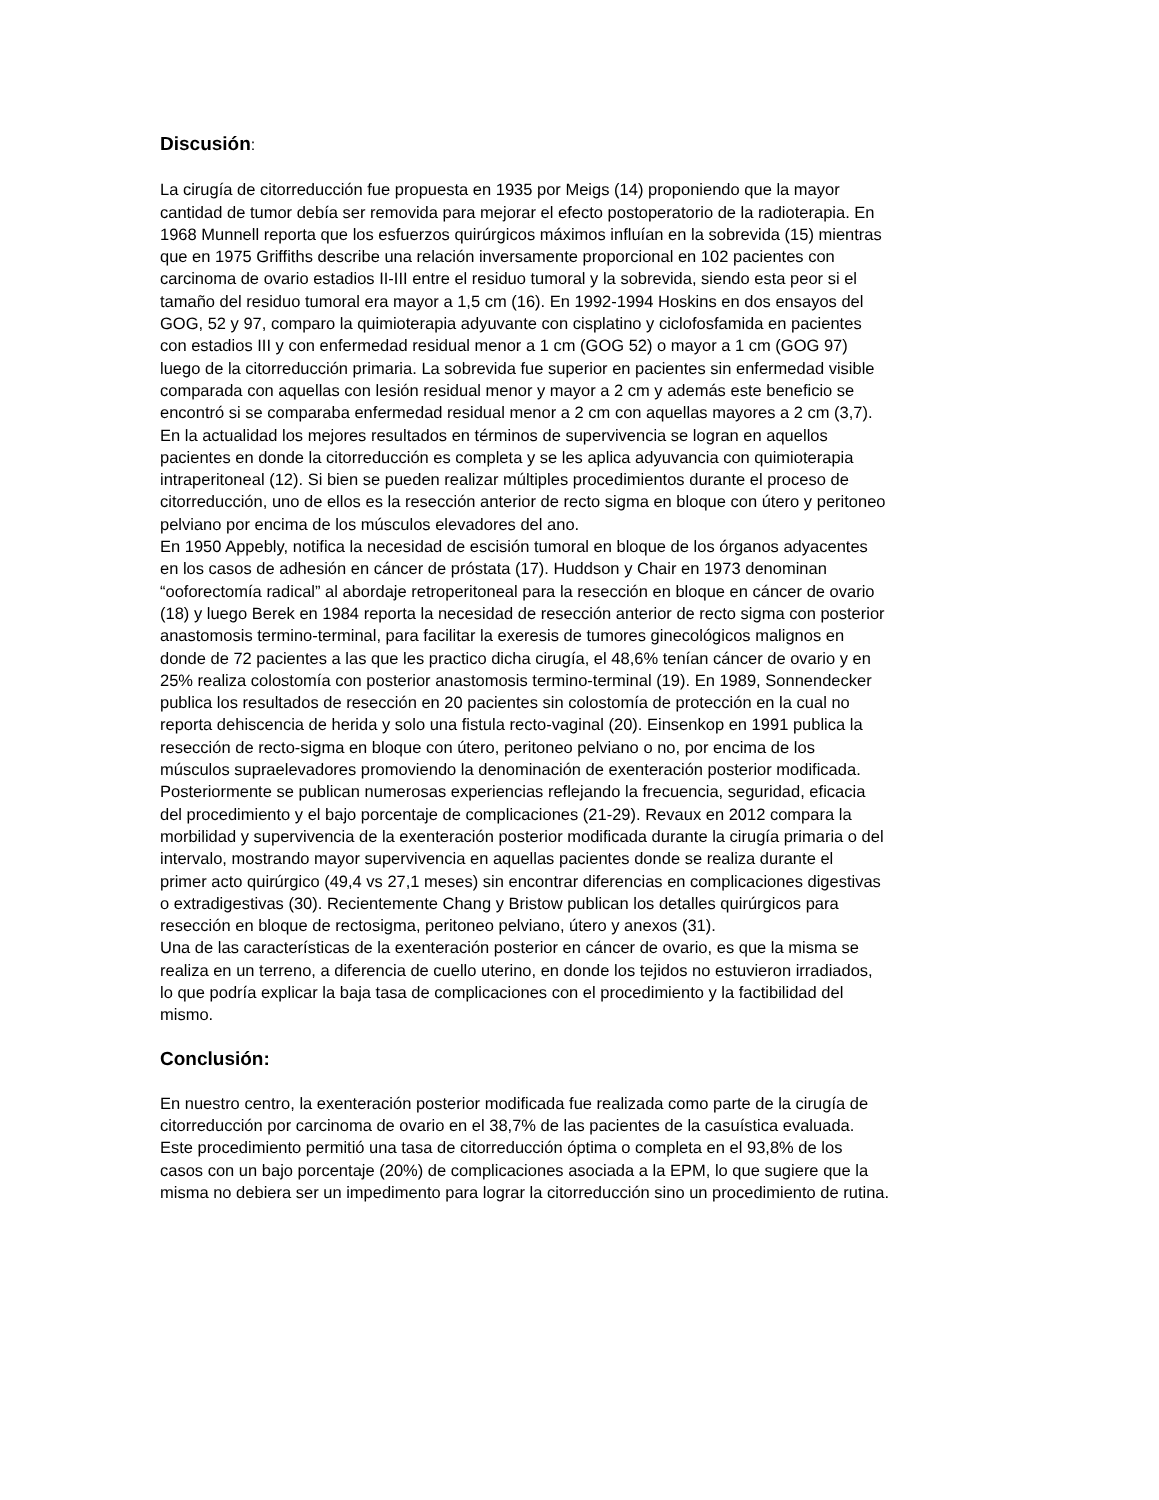Discusión:
La cirugía de citorreducción fue propuesta en 1935 por Meigs (14) proponiendo que la mayor cantidad de tumor debía ser removida para mejorar el efecto postoperatorio de la radioterapia. En 1968 Munnell reporta que los esfuerzos quirúrgicos máximos influían en la sobrevida (15) mientras que en 1975 Griffiths describe una relación inversamente proporcional en 102 pacientes con carcinoma de ovario estadios II-III entre el residuo tumoral y la sobrevida, siendo esta peor si el tamaño del residuo tumoral era mayor a 1,5 cm (16). En 1992-1994 Hoskins en dos ensayos del GOG, 52 y 97, comparo la quimioterapia adyuvante con cisplatino y ciclofosfamida en pacientes con estadios III y con enfermedad residual menor a 1 cm (GOG 52) o mayor a 1 cm (GOG 97) luego de la citorreducción primaria. La sobrevida fue superior en pacientes sin enfermedad visible comparada con aquellas con lesión residual menor y mayor a 2 cm y además este beneficio se encontró si se comparaba enfermedad residual menor a 2 cm con aquellas mayores a 2 cm (3,7). En la actualidad los mejores resultados en términos de supervivencia se logran en aquellos pacientes en donde la citorreducción es completa y se les aplica adyuvancia con quimioterapia intraperitoneal (12). Si bien se pueden realizar múltiples procedimientos durante el proceso de citorreducción, uno de ellos es la resección anterior de recto sigma en bloque con útero y peritoneo pelviano por encima de los músculos elevadores del ano.
En 1950 Appebly, notifica la necesidad de escisión tumoral en bloque de los órganos adyacentes en los casos de adhesión en cáncer de próstata (17). Huddson y Chair en 1973 denominan “ooforectomía radical” al abordaje retroperitoneal para la resección en bloque en cáncer de ovario (18) y luego Berek en 1984 reporta la necesidad de resección anterior de recto sigma con posterior anastomosis termino-terminal, para facilitar la exeresis de tumores ginecológicos malignos en donde de 72 pacientes a las que les practico dicha cirugía, el 48,6% tenían cáncer de ovario y en 25% realiza colostomía con posterior anastomosis termino-terminal (19). En 1989, Sonnendecker publica los resultados de resección en 20 pacientes sin colostomía de protección en la cual no reporta dehiscencia de herida y solo una fistula recto-vaginal (20). Einsenkop en 1991 publica la resección de recto-sigma en bloque con útero, peritoneo pelviano o no, por encima de los músculos supraelevadores promoviendo la denominación de exenteración posterior modificada. Posteriormente se publican numerosas experiencias reflejando la frecuencia, seguridad, eficacia del procedimiento y el bajo porcentaje de complicaciones (21-29). Revaux en 2012 compara la morbilidad y supervivencia de la exenteración posterior modificada durante la cirugía primaria o del intervalo, mostrando mayor supervivencia en aquellas pacientes donde se realiza durante el primer acto quirúrgico (49,4 vs 27,1 meses) sin encontrar diferencias en complicaciones digestivas o extradigestivas (30). Recientemente Chang y Bristow publican los detalles quirúrgicos para resección en bloque de rectosigma, peritoneo pelviano, útero y anexos (31).
Una de las características de la exenteración posterior en cáncer de ovario, es que la misma se realiza en un terreno, a diferencia de cuello uterino, en donde los tejidos no estuvieron irradiados, lo que podría explicar la baja tasa de complicaciones con el procedimiento y la factibilidad del mismo.
Conclusión:
En nuestro centro, la exenteración posterior modificada fue realizada como parte de la cirugía de citorreducción por carcinoma de ovario en el 38,7% de las pacientes de la casuística evaluada. Este procedimiento permitió una tasa de citorreducción óptima o completa en el 93,8% de los casos con un bajo porcentaje (20%) de complicaciones asociada a la EPM, lo que sugiere que la misma no debiera ser un impedimento para lograr la citorreducción sino un procedimiento de rutina.